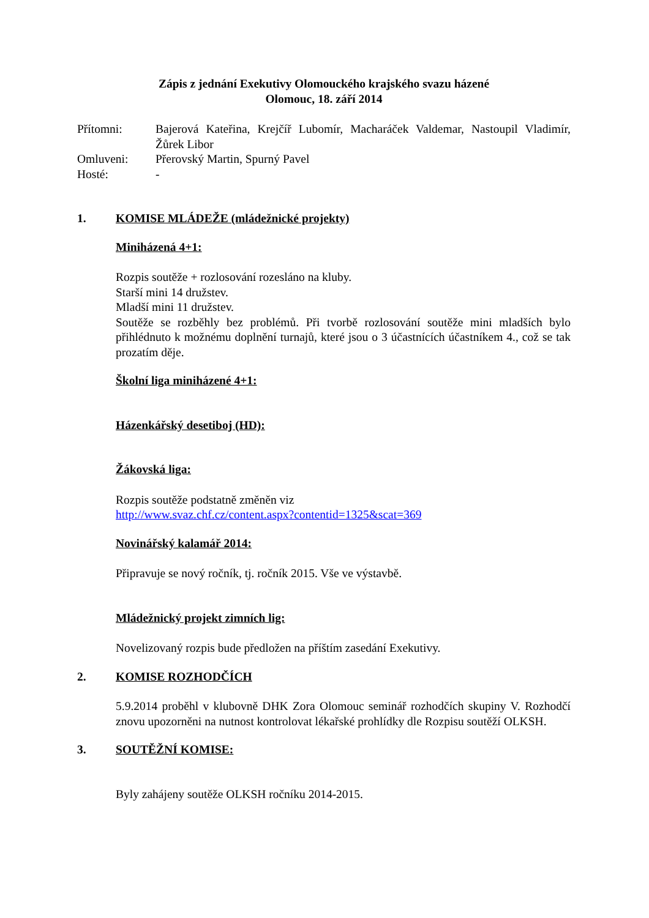Zápis z jednání Exekutivy Olomouckého krajského svazu házené
Olomouc, 18. září 2014
Přítomni:
Bajerová Kateřina, Krejčíř Lubomír, Macharáček Valdemar, Nastoupil Vladimír, Žůrek Libor
Omluveni:
Přerovský Martin, Spurný Pavel
Hosté:
-
1. KOMISE MLÁDEŽE (mládežnické projekty)
Miniházená 4+1:
Rozpis soutěže + rozlosování rozesláno na kluby.
Starší mini 14 družstev.
Mladší mini 11 družstev.
Soutěže se rozběhly bez problémů. Při tvorbě rozlosování soutěže mini mladších bylo přihlédnuto k možnému doplnění turnajů, které jsou o 3 účastnících účastníkem 4., což se tak prozatím děje.
Školní liga miniházené 4+1:
Házenkářský desetiboj (HD):
Žákovská liga:
Rozpis soutěže podstatně změněn viz
http://www.svaz.chf.cz/content.aspx?contentid=1325&scat=369
Novinářský kalamář 2014:
Připravuje se nový ročník, tj. ročník 2015. Vše ve výstavbě.
Mládežnický projekt zimních lig:
Novelizovaný rozpis bude předložen na příštím zasedání Exekutivy.
2. KOMISE ROZHODČÍCH
5.9.2014 proběhl v klubovně DHK Zora Olomouc seminář rozhodčích skupiny V. Rozhodčí znovu upozorněni na nutnost kontrolovat lékařské prohlídky dle Rozpisu soutěží OLKSH.
3. SOUTĚŽNÍ KOMISE:
Byly zahájeny soutěže OLKSH ročníku 2014-2015.